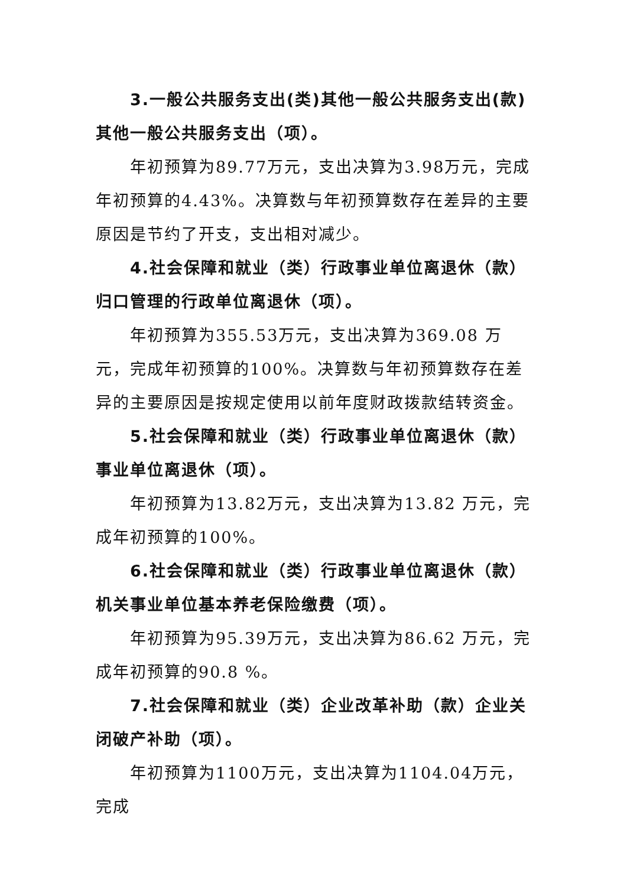3.一般公共服务支出(类)其他一般公共服务支出(款)其他一般公共服务支出（项）。
年初预算为89.77万元，支出决算为3.98万元，完成年初预算的4.43%。决算数与年初预算数存在差异的主要原因是节约了开支，支出相对减少。
4.社会保障和就业（类）行政事业单位离退休（款）归口管理的行政单位离退休（项）。
年初预算为355.53万元，支出决算为369.08 万元，完成年初预算的100%。决算数与年初预算数存在差异的主要原因是按规定使用以前年度财政拨款结转资金。
5.社会保障和就业（类）行政事业单位离退休（款）事业单位离退休（项）。
年初预算为13.82万元，支出决算为13.82 万元，完成年初预算的100%。
6.社会保障和就业（类）行政事业单位离退休（款） 机关事业单位基本养老保险缴费（项）。
年初预算为95.39万元，支出决算为86.62 万元，完成年初预算的90.8 %。
7.社会保障和就业（类）企业改革补助（款）企业关闭破产补助（项）。
年初预算为1100万元，支出决算为1104.04万元，完成